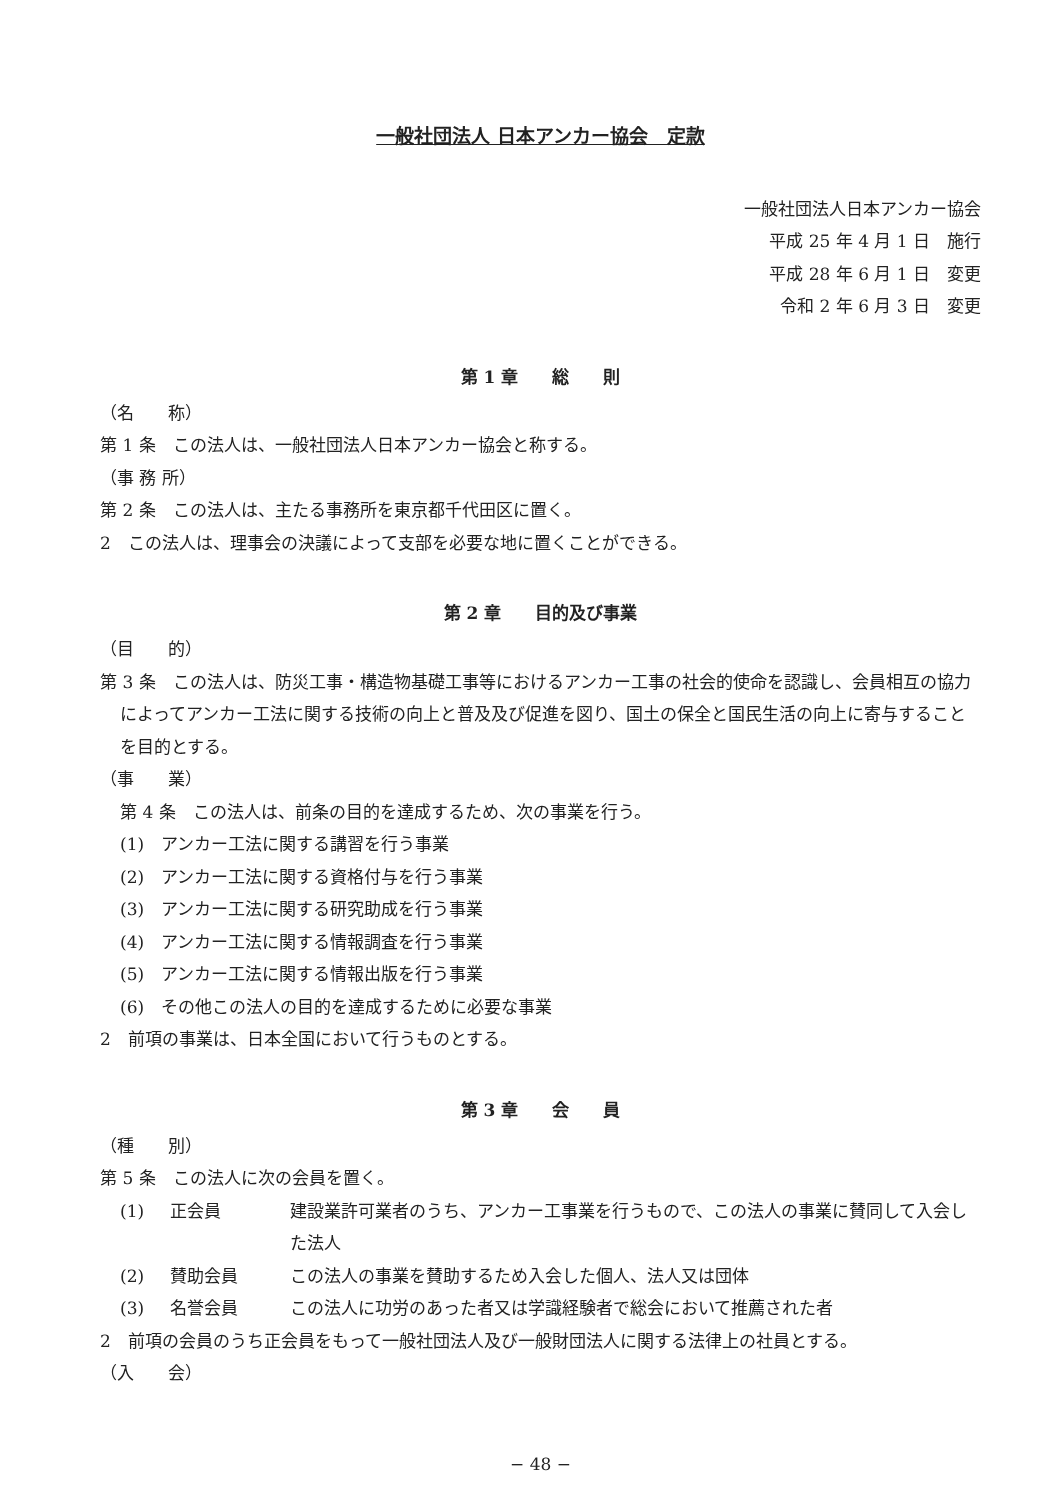一般社団法人 日本アンカー協会　定款
一般社団法人日本アンカー協会
平成 25 年 4 月 1 日　施行
平成 28 年 6 月 1 日　変更
令和 2 年 6 月 3 日　変更
第 1 章　　総　　則
（名　　称）
第 1 条　この法人は、一般社団法人日本アンカー協会と称する。
（事 務 所）
第 2 条　この法人は、主たる事務所を東京都千代田区に置く。
2　この法人は、理事会の決議によって支部を必要な地に置くことができる。
第 2 章　　目的及び事業
（目　　的）
第 3 条　この法人は、防災工事・構造物基礎工事等におけるアンカー工事の社会的使命を認識し、会員相互の協力によってアンカー工法に関する技術の向上と普及及び促進を図り、国土の保全と国民生活の向上に寄与することを目的とする。
（事　　業）
第 4 条　この法人は、前条の目的を達成するため、次の事業を行う。
(1)　アンカー工法に関する講習を行う事業
(2)　アンカー工法に関する資格付与を行う事業
(3)　アンカー工法に関する研究助成を行う事業
(4)　アンカー工法に関する情報調査を行う事業
(5)　アンカー工法に関する情報出版を行う事業
(6)　その他この法人の目的を達成するために必要な事業
2　前項の事業は、日本全国において行うものとする。
第 3 章　　会　　員
（種　　別）
第 5 条　この法人に次の会員を置く。
(1) 正会員 建設業許可業者のうち、アンカー工事業を行うもので、この法人の事業に賛同して入会した法人
(2) 賛助会員 この法人の事業を賛助するため入会した個人、法人又は団体
(3) 名誉会員 この法人に功労のあった者又は学識経験者で総会において推薦された者
2　前項の会員のうち正会員をもって一般社団法人及び一般財団法人に関する法律上の社員とする。
（入　　会）
− 48 −